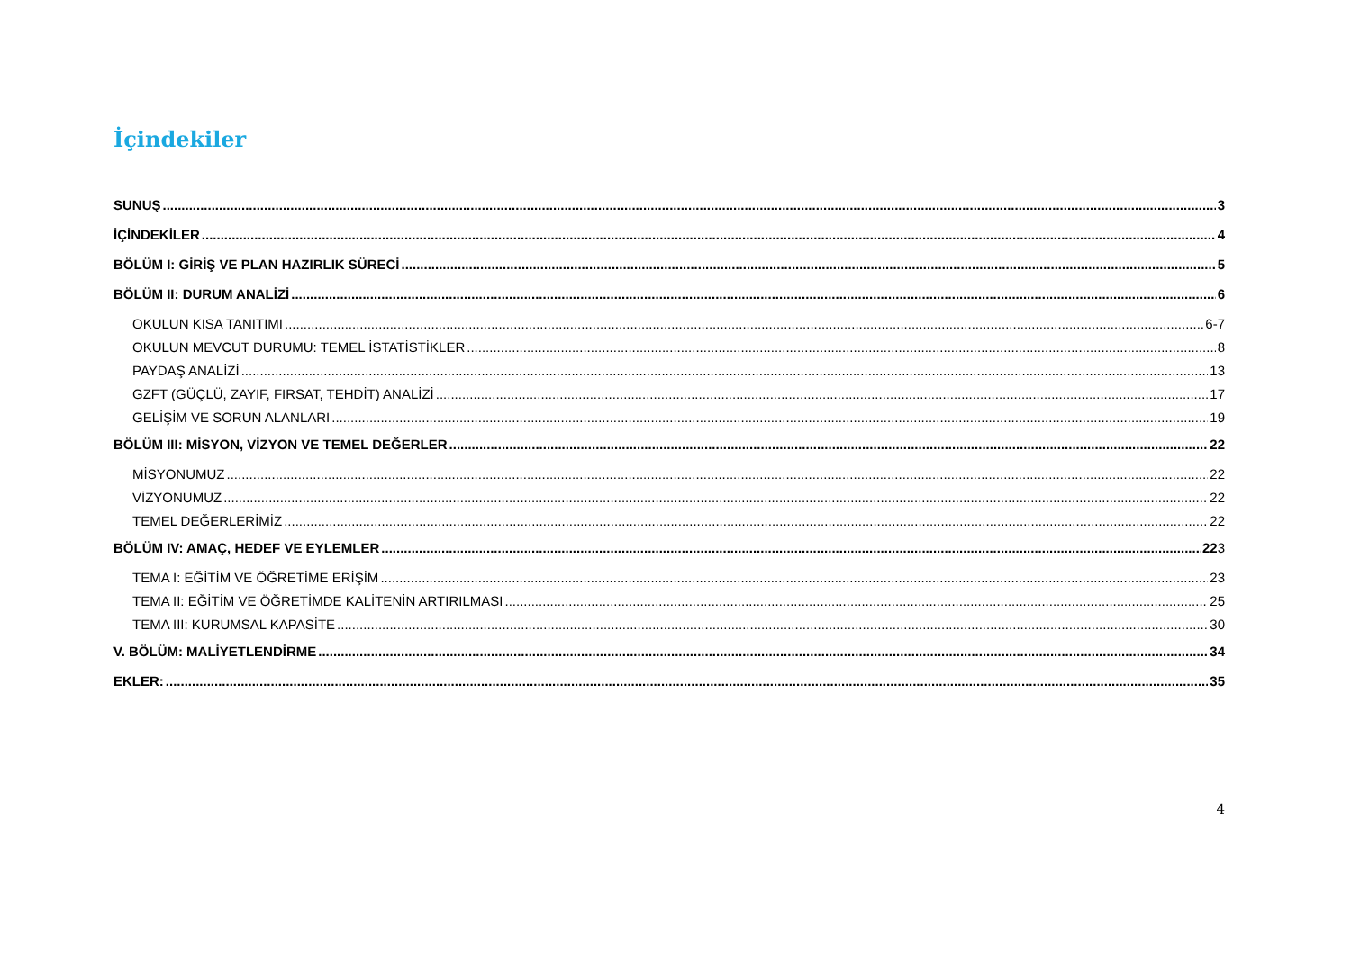İçindekiler
SUNUŞ 3
İÇİNDEKİLER 4
BÖLÜM I: GİRİŞ VE PLAN HAZIRLIK SÜRECİ 5
BÖLÜM II: DURUM ANALİZİ 6
OKULUN KISA TANITIMI 6-7
OKULUN MEVCUT DURUMU: TEMEL İSTATİSTİKLER 8
PAYDAŞ ANALİZİ 13
GZFT (GÜÇLÜ, ZAYIF, FIRSAT, TEHDİT) ANALİZİ 17
GELİŞİM VE SORUN ALANLARI 19
BÖLÜM III: MİSYON, VİZYON VE TEMEL DEĞERLER 22
MİSYONUMUZ 22
VİZYONUMUZ 22
TEMEL DEĞERLERİMİZ 22
BÖLÜM IV: AMAÇ, HEDEF VE EYLEMLER 223
TEMA I: EĞİTİM VE ÖĞRETİME ERİŞİM 23
TEMA II: EĞİTİM VE ÖĞRETİMDE KALİTENİN ARTIRILMASI 25
TEMA III: KURUMSAL KAPASİTE 30
V. BÖLÜM: MALİYETLENDİRME 34
EKLER: 35
4